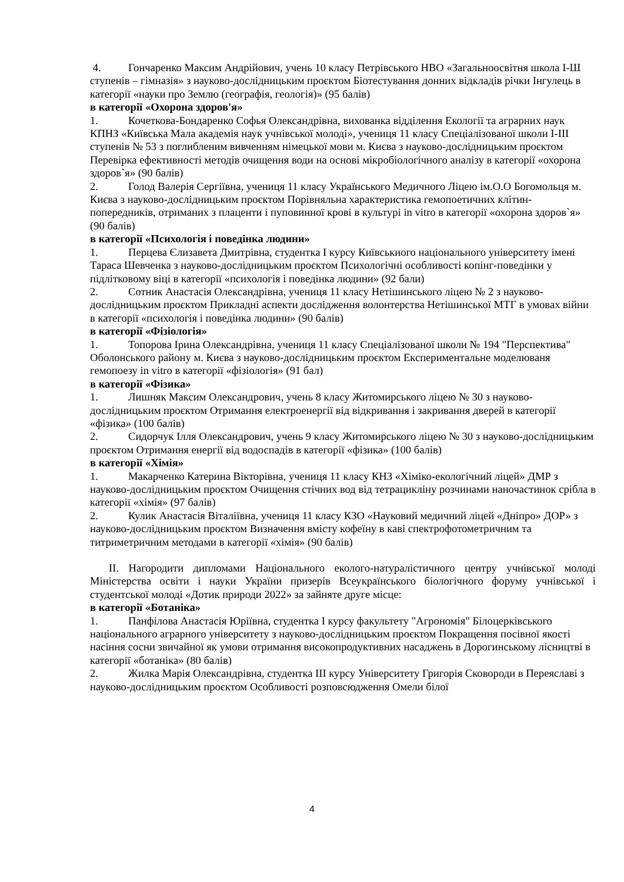4. Гончаренко Максим Андрійович, учень 10 класу Петрівського НВО «Загальноосвітня школа І-Ш ступенів – гімназія» з науково-дослідницьким проєктом Біотестування донних відкладів річки Інгулець в категорії «науки про Землю (географія, геологія)» (95 балів)
в категорії «Охорона здоров'я»
1. Кочеткова-Бондаренко Софья Олександрівна, вихованка відділення Екології та аграрних наук КПНЗ «Київська Мала академія наук учнівської молоді», учениця 11 класу Спеціалізованої школи І-ІІІ ступенів № 53 з поглибленим вивченням німецької мови м. Києва з науково-дослідницьким проєктом Перевірка ефективності методів очищення води на основі мікробіологічного аналізу в категорії «охорона здоров`я» (90 балів)
2. Голод Валерія Сергіївна, учениця 11 класу Українського Медичного Ліцею ім.О.О Богомольця м. Києва з науково-дослідницьким проєктом Порівняльна характеристика гемопоетичних клітин-попередників, отриманих з плаценти і пуповинної крові в культурі in vitro в категорії «охорона здоров`я» (90 балів)
в категорії «Психологія і поведінка людини»
1. Перцева Єлизавета Дмитрівна, студентка І курсу Київськиого національного університету імені Тараса Шевченка з науково-дослідницьким проєктом Психологічні особливості копінг-поведінки у підлітковому віці в категорії «психологія і поведінка людини» (92 бали)
2. Сотник Анастасія Олександрівна, учениця 11 класу Нетішинського ліцею № 2 з науково-дослідницьким проєктом Прикладні аспекти дослідження волонтерства Нетішинської МТГ в умовах війни в категорії «психологія і поведінка людини» (90 балів)
в категорії «Фізіологія»
1. Топорова Ірина Олександрівна, учениця 11 класу Спеціалізованої школи № 194 "Перспектива" Оболонського району м. Києва з науково-дослідницьким проєктом Експериментальне моделюваня гемопоезу in vitro в категорії «фізіологія» (91 бал)
в категорії «Фізика»
1. Лишняк Максим Олександрович, учень 8 класу Житомирського ліцею № 30 з науково-дослідницьким проєктом Отримання електроенергії від відкривання і закривання дверей в категорії «фізика» (100 балів)
2. Сидорчук Ілля Олександрович, учень 9 класу Житомирського ліцею № 30 з науково-дослідницьким проєктом Отримання енергії від водоспадів в категорії «фізика» (100 балів)
в категорії «Хімія»
1. Макарченко Катерина Вікторівна, учениця 11 класу КНЗ «Хіміко-екологічний ліцей» ДМР з науково-дослідницьким проєктом Очищення стічних вод від тетрацикліну розчинами наночастинок срібла в категорії «хімія» (97 балів)
2. Кулик Анастасія Віталіївна, учениця 11 класу КЗО «Науковий медичний ліцей «Дніпро» ДОР» з науково-дослідницьким проєктом Визначення вмісту кофеїну в каві спектрофотометричним та титриметричним методами в категорії «хімія» (90 балів)
ІІ. Нагородити дипломами Національного еколого-натуралістичного центру учнівської молоді Міністерства освіти і науки України призерів Всеукраїнського біологічного форуму учнівської і студентської молоді «Дотик природи 2022» за зайняте друге місце:
в категорії «Ботаніка»
1. Панфілова Анастасія Юріївна, студентка І курсу факультету "Агрономія" Білоцерківського національного аграрного університету з науково-дослідницьким проєктом Покращення посівної якості насіння сосни звичайної як умови отримання високопродуктивних насаджень в Дорогинському лісництві в категорії «ботаніка» (80 балів)
2. Жилка Марія Олександрівна, студентка ІІІ курсу Університету Григорія Сковороди в Переяславі з науково-дослідницьким проєктом Особливості розповсюдження Омели білої
4